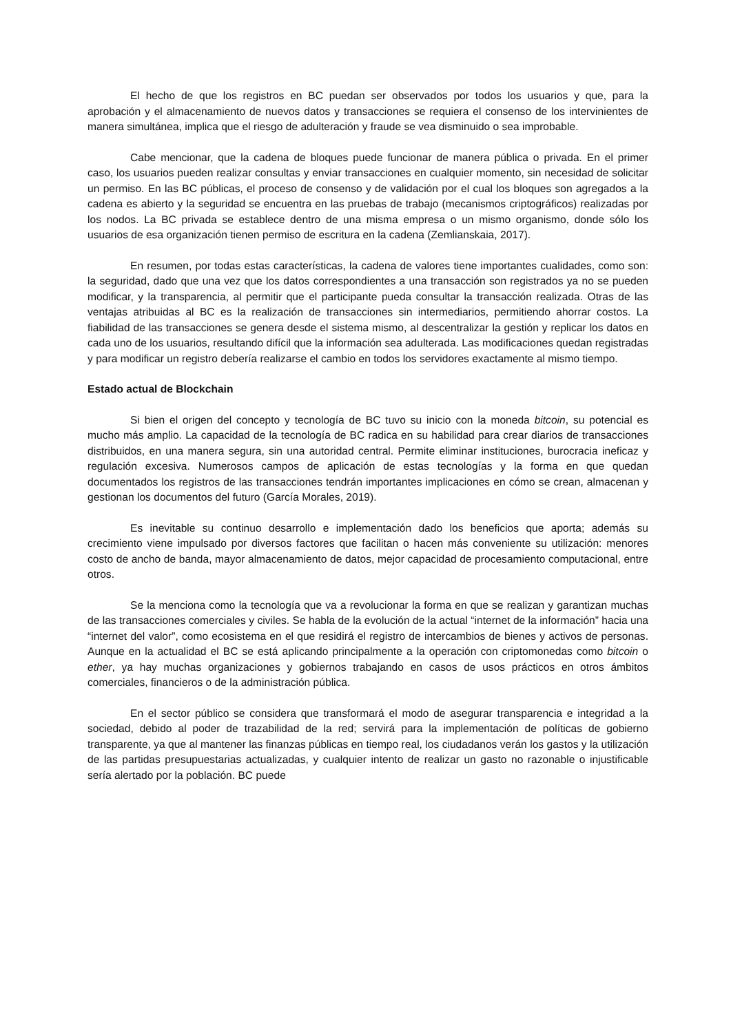El hecho de que los registros en BC puedan ser observados por todos los usuarios y que, para la aprobación y el almacenamiento de nuevos datos y transacciones se requiera el consenso de los intervinientes de manera simultánea, implica que el riesgo de adulteración y fraude se vea disminuido o sea improbable.
Cabe mencionar, que la cadena de bloques puede funcionar de manera pública o privada. En el primer caso, los usuarios pueden realizar consultas y enviar transacciones en cualquier momento, sin necesidad de solicitar un permiso. En las BC públicas, el proceso de consenso y de validación por el cual los bloques son agregados a la cadena es abierto y la seguridad se encuentra en las pruebas de trabajo (mecanismos criptográficos) realizadas por los nodos. La BC privada se establece dentro de una misma empresa o un mismo organismo, donde sólo los usuarios de esa organización tienen permiso de escritura en la cadena (Zemlianskaia, 2017).
En resumen, por todas estas características, la cadena de valores tiene importantes cualidades, como son: la seguridad, dado que una vez que los datos correspondientes a una transacción son registrados ya no se pueden modificar, y la transparencia, al permitir que el participante pueda consultar la transacción realizada. Otras de las ventajas atribuidas al BC es la realización de transacciones sin intermediarios, permitiendo ahorrar costos. La fiabilidad de las transacciones se genera desde el sistema mismo, al descentralizar la gestión y replicar los datos en cada uno de los usuarios, resultando difícil que la información sea adulterada. Las modificaciones quedan registradas y para modificar un registro debería realizarse el cambio en todos los servidores exactamente al mismo tiempo.
Estado actual de Blockchain
Si bien el origen del concepto y tecnología de BC tuvo su inicio con la moneda bitcoin, su potencial es mucho más amplio. La capacidad de la tecnología de BC radica en su habilidad para crear diarios de transacciones distribuidos, en una manera segura, sin una autoridad central. Permite eliminar instituciones, burocracia ineficaz y regulación excesiva. Numerosos campos de aplicación de estas tecnologías y la forma en que quedan documentados los registros de las transacciones tendrán importantes implicaciones en cómo se crean, almacenan y gestionan los documentos del futuro (García Morales, 2019).
Es inevitable su continuo desarrollo e implementación dado los beneficios que aporta; además su crecimiento viene impulsado por diversos factores que facilitan o hacen más conveniente su utilización: menores costo de ancho de banda, mayor almacenamiento de datos, mejor capacidad de procesamiento computacional, entre otros.
Se la menciona como la tecnología que va a revolucionar la forma en que se realizan y garantizan muchas de las transacciones comerciales y civiles. Se habla de la evolución de la actual “internet de la información” hacia una “internet del valor”, como ecosistema en el que residirá el registro de intercambios de bienes y activos de personas. Aunque en la actualidad el BC se está aplicando principalmente a la operación con criptomonedas como bitcoin o ether, ya hay muchas organizaciones y gobiernos trabajando en casos de usos prácticos en otros ámbitos comerciales, financieros o de la administración pública.
En el sector público se considera que transformará el modo de asegurar transparencia e integridad a la sociedad, debido al poder de trazabilidad de la red; servirá para la implementación de políticas de gobierno transparente, ya que al mantener las finanzas públicas en tiempo real, los ciudadanos verán los gastos y la utilización de las partidas presupuestarias actualizadas, y cualquier intento de realizar un gasto no razonable o injustificable sería alertado por la población. BC puede